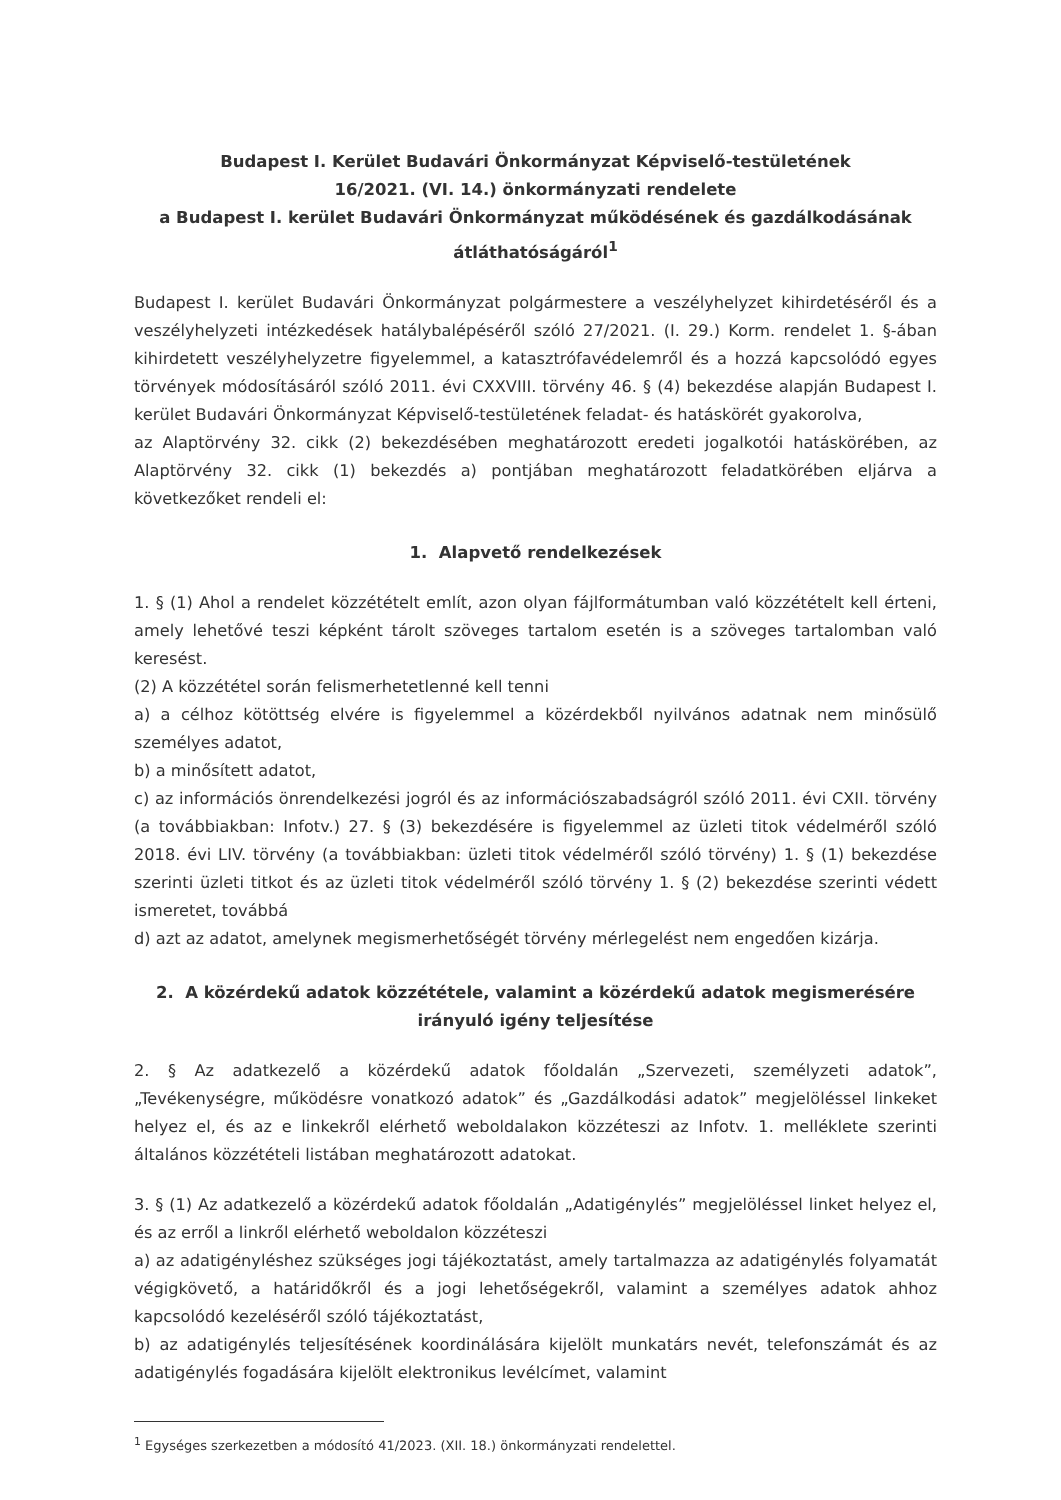Budapest I. Kerület Budavári Önkormányzat Képviselő-testületének
16/2021. (VI. 14.) önkormányzati rendelete
a Budapest I. kerület Budavári Önkormányzat működésének és gazdálkodásának átláthatóságáról<sup>1</sup>
Budapest I. kerület Budavári Önkormányzat polgármestere a veszélyhelyzet kihirdetéséről és a veszélyhelyzeti intézkedések hatálybalépéséről szóló 27/2021. (I. 29.) Korm. rendelet 1. §-ában kihirdetett veszélyhelyzetre figyelemmel, a katasztrófavédelemről és a hozzá kapcsolódó egyes törvények módosításáról szóló 2011. évi CXXVIII. törvény 46. § (4) bekezdése alapján Budapest I. kerület Budavári Önkormányzat Képviselő-testületének feladat- és hatáskörét gyakorolva,
az Alaptörvény 32. cikk (2) bekezdésében meghatározott eredeti jogalkotói hatáskörében, az Alaptörvény 32. cikk (1) bekezdés a) pontjában meghatározott feladatkörében eljárva a következőket rendeli el:
1. Alapvető rendelkezések
1. § (1) Ahol a rendelet közzétételt említ, azon olyan fájlformátumban való közzétételt kell érteni, amely lehetővé teszi képként tárolt szöveges tartalom esetén is a szöveges tartalomban való keresést.
(2) A közzététel során felismerhetetlenné kell tenni
a) a célhoz kötöttség elvére is figyelemmel a közérdekből nyilvános adatnak nem minősülő személyes adatot,
b) a minősített adatot,
c) az információs önrendelkezési jogról és az információszabadságról szóló 2011. évi CXII. törvény (a továbbiakban: Infotv.) 27. § (3) bekezdésére is figyelemmel az üzleti titok védelméről szóló 2018. évi LIV. törvény (a továbbiakban: üzleti titok védelméről szóló törvény) 1. § (1) bekezdése szerinti üzleti titkot és az üzleti titok védelméről szóló törvény 1. § (2) bekezdése szerinti védett ismeretet, továbbá
d) azt az adatot, amelynek megismerhetőségét törvény mérlegelést nem engedően kizárja.
2. A közérdekű adatok közzététele, valamint a közérdekű adatok megismerésére irányuló igény teljesítése
2. § Az adatkezelő a közérdekű adatok főoldalán „Szervezeti, személyzeti adatok”, „Tevékenységre, működésre vonatkozó adatok” és „Gazdálkodási adatok” megjelöléssel linkeket helyez el, és az e linkekről elérhető weboldalakon közzéteszi az Infotv. 1. melléklete szerinti általános közzétételi listában meghatározott adatokat.
3. § (1) Az adatkezelő a közérdekű adatok főoldalán „Adatigénylés” megjelöléssel linket helyez el, és az erről a linkről elérhető weboldalon közzéteszi
a) az adatigényléshez szükséges jogi tájékoztatást, amely tartalmazza az adatigénylés folyamatát végigkövető, a határidőkről és a jogi lehetőségekről, valamint a személyes adatok ahhoz kapcsolódó kezeléséről szóló tájékoztatást,
b) az adatigénylés teljesítésének koordinálására kijelölt munkatárs nevét, telefonszámát és az adatigénylés fogadására kijelölt elektronikus levélcímet, valamint
<sup>1</sup> Egységes szerkezetben a módosító 41/2023. (XII. 18.) önkormányzati rendelettel.